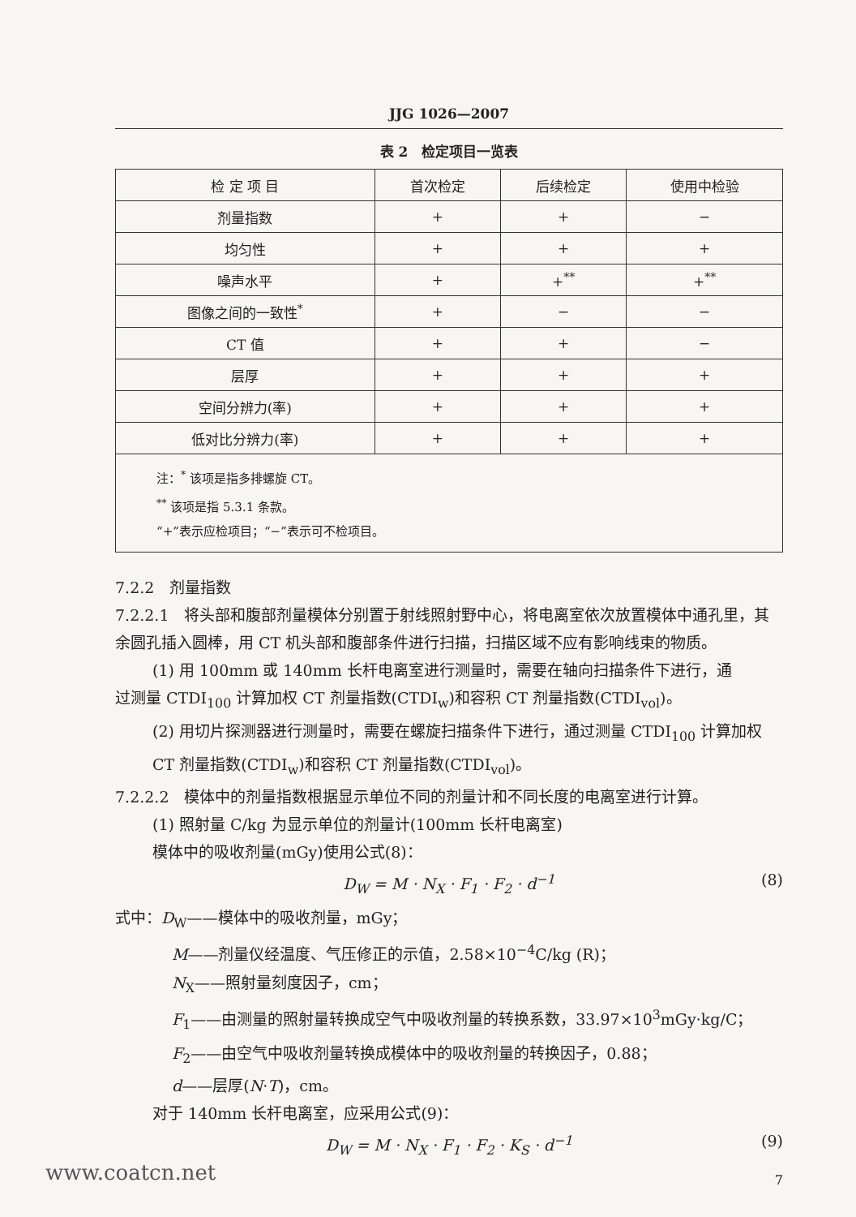JJG 1026—2007
表 2　检定项目一览表
| 检 定 项 目 | 首次检定 | 后续检定 | 使用中检验 |
| --- | --- | --- | --- |
| 剂量指数 | + | + | − |
| 均匀性 | + | + | + |
| 噪声水平 | + | +<sup>**</sup> | +<sup>**</sup> |
| 图像之间的一致性<sup>*</sup> | + | − | − |
| CT 值 | + | + | − |
| 层厚 | + | + | + |
| 空间分辨力(率) | + | + | + |
| 低对比分辨力(率) | + | + | + |
| 注：<sup>*</sup> 该项是指多排螺旋 CT。 <sup>**</sup> 该项是指 5.3.1 条款。 “+”表示应检项目；“−”表示可不检项目。 | | | |
7.2.2　剂量指数
7.2.2.1　将头部和腹部剂量模体分别置于射线照射野中心，将电离室依次放置模体中通孔里，其余圆孔插入圆棒，用 CT 机头部和腹部条件进行扫描，扫描区域不应有影响线束的物质。
(1) 用 100mm 或 140mm 长杆电离室进行测量时，需要在轴向扫描条件下进行，通
过测量 CTDI<sub>100</sub> 计算加权 CT 剂量指数(CTDI<sub>w</sub>)和容积 CT 剂量指数(CTDI<sub>vol</sub>)。
(2) 用切片探测器进行测量时，需要在螺旋扫描条件下进行，通过测量 CTDI<sub>100</sub> 计算加权 CT 剂量指数(CTDI<sub>w</sub>)和容积 CT 剂量指数(CTDI<sub>vol</sub>)。
7.2.2.2　模体中的剂量指数根据显示单位不同的剂量计和不同长度的电离室进行计算。
(1) 照射量 C/kg 为显示单位的剂量计(100mm 长杆电离室)
模体中的吸收剂量(mGy)使用公式(8)：
D<sub>W</sub> = M · N<sub>X</sub> · F<sub>1</sub> · F<sub>2</sub> · d<sup>−1</sup> (8)
式中：D<sub>W</sub>——模体中的吸收剂量，mGy；
M——剂量仪经温度、气压修正的示值，2.58×10<sup>−4</sup>C/kg (R)；
N<sub>X</sub>——照射量刻度因子，cm；
F<sub>1</sub>——由测量的照射量转换成空气中吸收剂量的转换系数，33.97×10<sup>3</sup>mGy·kg/C；
F<sub>2</sub>——由空气中吸收剂量转换成模体中的吸收剂量的转换因子，0.88；
d——层厚(N·T)，cm。
对于 140mm 长杆电离室，应采用公式(9)：
D<sub>W</sub> = M · N<sub>X</sub> · F<sub>1</sub> · F<sub>2</sub> · K<sub>S</sub> · d<sup>−1</sup> (9)
7
www.coatcn.net